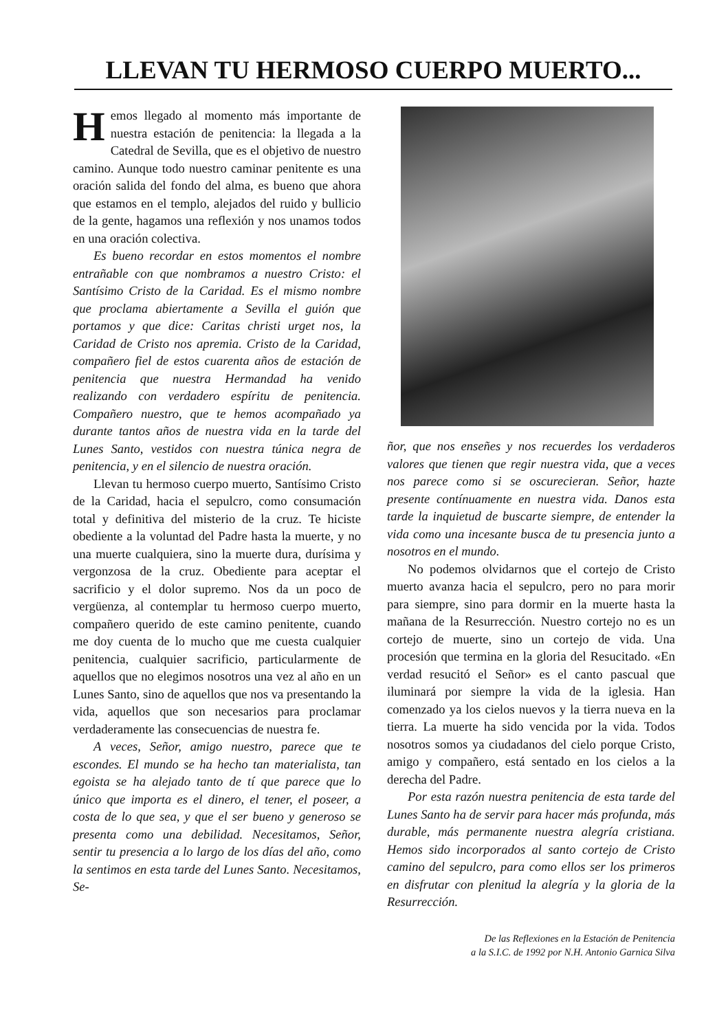LLEVAN TU HERMOSO CUERPO MUERTO...
Hemos llegado al momento más importante de nuestra estación de penitencia: la llegada a la Catedral de Sevilla, que es el objetivo de nuestro camino. Aunque todo nuestro caminar penitente es una oración salida del fondo del alma, es bueno que ahora que estamos en el templo, alejados del ruido y bullicio de la gente, hagamos una reflexión y nos unamos todos en una oración colectiva.
Es bueno recordar en estos momentos el nombre entrañable con que nombramos a nuestro Cristo: el Santísimo Cristo de la Caridad. Es el mismo nombre que proclama abiertamente a Sevilla el guión que portamos y que dice: Caritas christi urget nos, la Caridad de Cristo nos apremia. Cristo de la Caridad, compañero fiel de estos cuarenta años de estación de penitencia que nuestra Hermandad ha venido realizando con verdadero espíritu de penitencia. Compañero nuestro, que te hemos acompañado ya durante tantos años de nuestra vida en la tarde del Lunes Santo, vestidos con nuestra túnica negra de penitencia, y en el silencio de nuestra oración.
Llevan tu hermoso cuerpo muerto, Santísimo Cristo de la Caridad, hacia el sepulcro, como consumación total y definitiva del misterio de la cruz. Te hiciste obediente a la voluntad del Padre hasta la muerte, y no una muerte cualquiera, sino la muerte dura, durísima y vergonzosa de la cruz. Obediente para aceptar el sacrificio y el dolor supremo. Nos da un poco de vergüenza, al contemplar tu hermoso cuerpo muerto, compañero querido de este camino penitente, cuando me doy cuenta de lo mucho que me cuesta cualquier penitencia, cualquier sacrificio, particularmente de aquellos que no elegimos nosotros una vez al año en un Lunes Santo, sino de aquellos que nos va presentando la vida, aquellos que son necesarios para proclamar verdaderamente las consecuencias de nuestra fe.
A veces, Señor, amigo nuestro, parece que te escondes. El mundo se ha hecho tan materialista, tan egoista se ha alejado tanto de tí que parece que lo único que importa es el dinero, el tener, el poseer, a costa de lo que sea, y que el ser bueno y generoso se presenta como una debilidad. Necesitamos, Señor, sentir tu presencia a lo largo de los días del año, como la sentimos en esta tarde del Lunes Santo. Necesitamos, Se-
ñor, que nos enseñes y nos recuerdes los verdaderos valores que tienen que regir nuestra vida, que a veces nos parece como si se oscurecieran. Señor, hazte presente contínuamente en nuestra vida. Danos esta tarde la inquietud de buscarte siempre, de entender la vida como una incesante busca de tu presencia junto a nosotros en el mundo.
No podemos olvidarnos que el cortejo de Cristo muerto avanza hacia el sepulcro, pero no para morir para siempre, sino para dormir en la muerte hasta la mañana de la Resurrección. Nuestro cortejo no es un cortejo de muerte, sino un cortejo de vida. Una procesión que termina en la gloria del Resucitado. «En verdad resucitó el Señor» es el canto pascual que iluminará por siempre la vida de la iglesia. Han comenzado ya los cielos nuevos y la tierra nueva en la tierra. La muerte ha sido vencida por la vida. Todos nosotros somos ya ciudadanos del cielo porque Cristo, amigo y compañero, está sentado en los cielos a la derecha del Padre.
Por esta razón nuestra penitencia de esta tarde del Lunes Santo ha de servir para hacer más profunda, más durable, más permanente nuestra alegría cristiana. Hemos sido incorporados al santo cortejo de Cristo camino del sepulcro, para como ellos ser los primeros en disfrutar con plenitud la alegría y la gloria de la Resurrección.
De las Reflexiones en la Estación de Penitencia
a la S.I.C. de 1992 por N.H. Antonio Garnica Silva